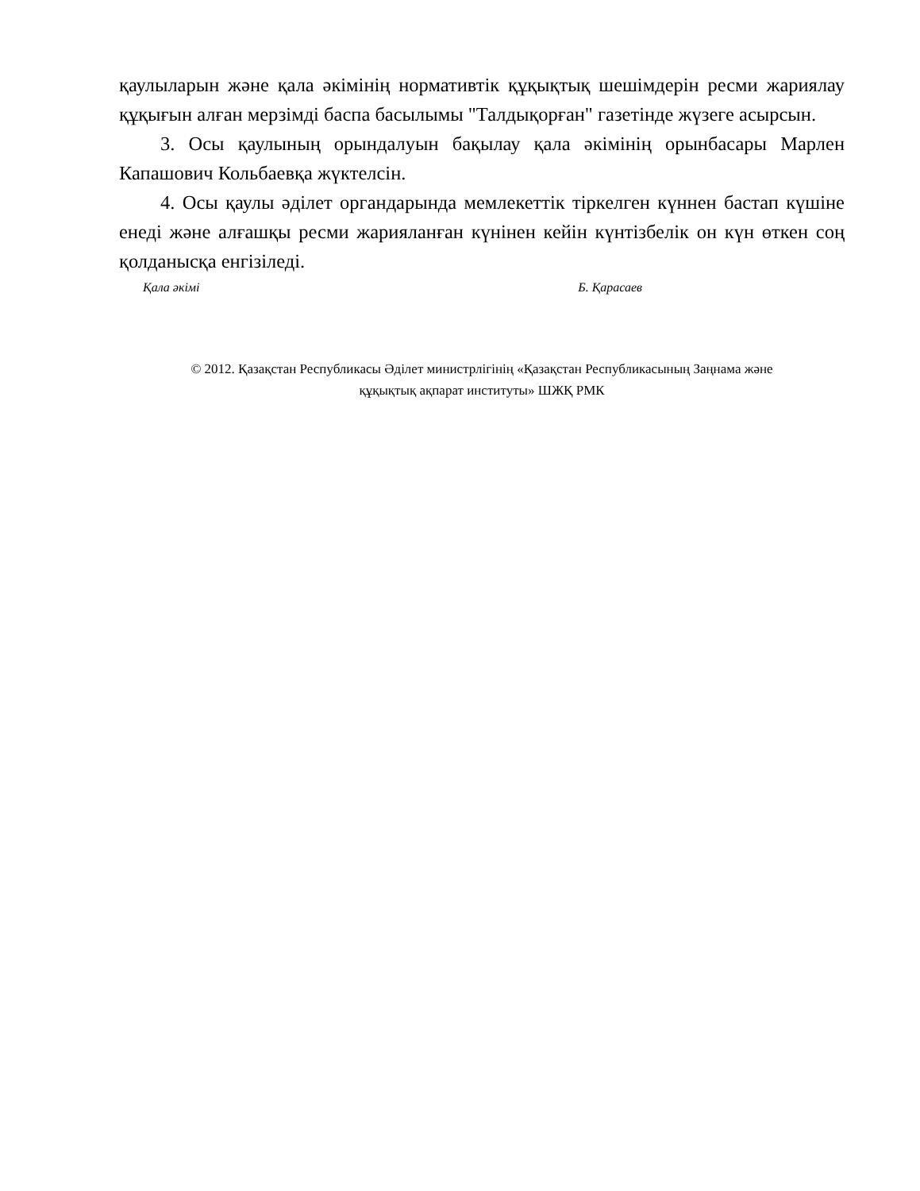қаулыларын және қала әкімінің нормативтік құқықтық шешімдерін ресми жариялау құқығын алған мерзімді баспа басылымы "Талдықорған" газетінде жүзеге асырсын.
3. Осы қаулының орындалуын бақылау қала әкімінің орынбасары Марлен Капашович Кольбаевқа жүктелсін.
4. Осы қаулы әділет органдарында мемлекеттік тіркелген күннен бастап күшіне енеді және алғашқы ресми жарияланған күнінен кейін күнтізбелік он күн өткен соң қолданысқа енгізіледі.
Қала әкімі Б. Қарасаев
© 2012. Қазақстан Республикасы Әділет министрлігінің «Қазақстан Республикасының Заңнама және
құқықтық ақпарат институты» ШЖҚ РМК